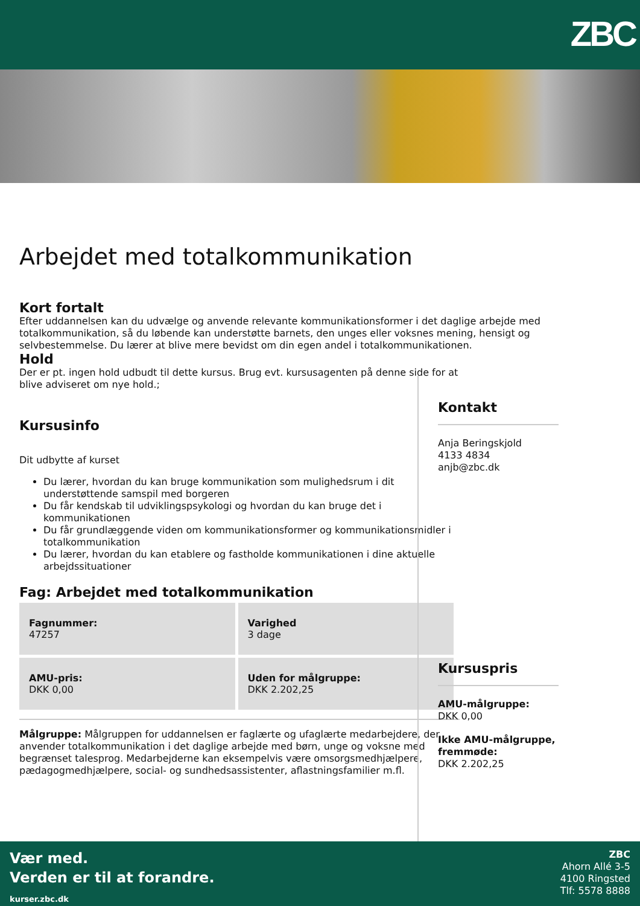ZBC
Arbejdet med totalkommunikation
Kort fortalt
Efter uddannelsen kan du udvælge og anvende relevante kommunikationsformer i det daglige arbejde med totalkommunikation, så du løbende kan understøtte barnets, den unges eller voksnes mening, hensigt og selvbestemmelse. Du lærer at blive mere bevidst om din egen andel i totalkommunikationen.
Hold
Der er pt. ingen hold udbudt til dette kursus. Brug evt. kursusagenten på denne side for at blive adviseret om nye hold.;
Kursusinfo
Dit udbytte af kurset
Du lærer, hvordan du kan bruge kommunikation som mulighedsrum i dit understøttende samspil med borgeren
Du får kendskab til udviklingspsykologi og hvordan du kan bruge det i kommunikationen
Du får grundlæggende viden om kommunikationsformer og kommunikationsmidler i totalkommunikation
Du lærer, hvordan du kan etablere og fastholde kommunikationen i dine aktuelle arbejdssituationer
Fag: Arbejdet med totalkommunikation
| Fagnummer: 47257 | Varighed 3 dage |
| AMU-pris: DKK 0,00 | Uden for målgruppe: DKK 2.202,25 |
Målgruppe: Målgruppen for uddannelsen er faglærte og ufaglærte medarbejdere, der anvender totalkommunikation i det daglige arbejde med børn, unge og voksne med begrænset talesprog. Medarbejderne kan eksempelvis være omsorgsmedhjælpere, pædagogmedhjælpere, social- og sundhedsassistenter, aflastningsfamilier m.fl.
Kontakt
Anja Beringskjold
4133 4834
anjb@zbc.dk
Kursuspris
AMU-målgruppe:
DKK 0,00
Ikke AMU-målgruppe, fremmøde:
DKK 2.202,25
Vær med.
Verden er til at forandre.
kurser.zbc.dk
ZBC
Ahorn Allé 3-5
4100 Ringsted
Tlf: 5578 8888